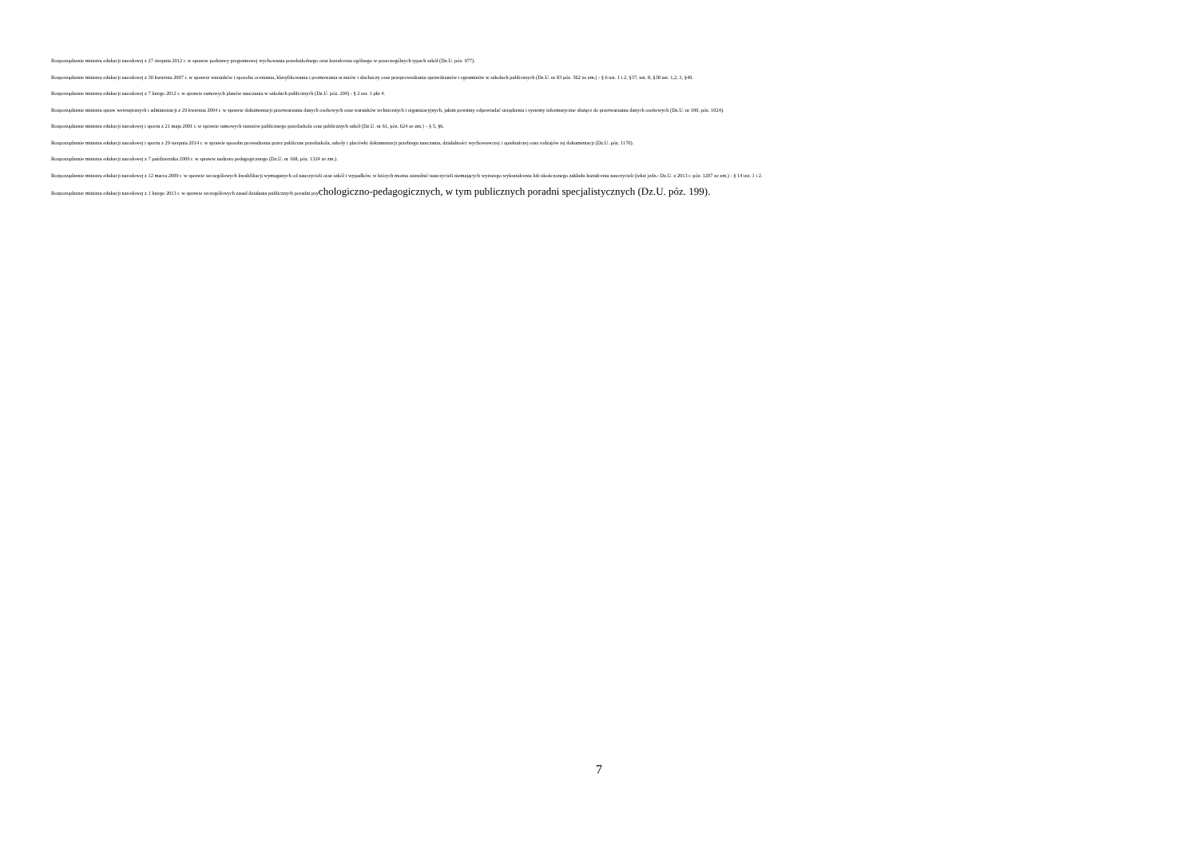Rozporządzenie ministra edukacji narodowej z 27 sierpnia 2012 r. w sprawie podstawy programowej wychowania przedszkolnego oraz kształcenia ogólnego w poszczególnych typach szkół (Dz.U. póz. 977).
Rozporządzenie ministra edukacji narodowej z 30 kwietnia 2007 r. w sprawie warunków i sposobu oceniania, klasyfikowania i promowania uczniów i słuchaczy oraz przeprowadzania sprawdzianów i egzaminów w szkołach publicznych (Dz.U. nr 83 póz. 562 ze zm.) - § 6 ust. 1 i 2, §37, ust. 8, §38 ust. 1,2, 3, §40.
Rozporządzenie ministra edukacji narodowej z 7 lutego 2012 r. w sprawie ramowych planów nauczania w szkołach publicznych (Dz.U. póz. 204) - § 2 ust. 1 pkt 4.
Rozporządzenie ministra spraw wewnętrznych i administracji z 29 kwietnia 2004 r. w sprawie dokumentacji przetwarzania danych osobowych oraz warunków technicznych i organizacyjnych, jakim powinny odpowiadać urządzenia i systemy informatyczne służące do przetwarzania danych osobowych (Dz.U. nr 100, póz. 1024).
Rozporządzenie ministra edukacji narodowej i sportu z 21 maja 2001 r. w sprawie ramowych statutów publicznego przedszkola oraz publicznych szkół (Dz.U. nr 61, póz. 624 ze zm.} - § 5, §6.
Rozporządzenie ministra edukacji narodowej i sportu z 29 sierpnia 2014 r. w sprawie sposobu prowadzenia przez publiczne przedszkola, szkoły i placówki dokumentacji przebiegu nauczania, działalności wychowawczej i opiekuńczej oraz rodzajów tej dokumentacji (Dz.U. póz. 1170).
Rozporządzenie ministra edukacji narodowej z 7 października 2009 r. w sprawie nadzoru pedagogicznego (Dz.U. nr 168, póz. 1324 ze zm.).
Rozporządzenie ministra edukacji narodowej z 12 marca 2009 r. w sprawie szczegółowych kwalifikacji wymaganych od nauczycieli oraz szkól i wypadków, w których można zatrudnić nauczycieli niemających wyższego wykształcenia lub ukończonego zakładu kształcenia nauczycieli (tekst jedn.: Dz.U. z 2013 r. póz. 1207 ze zm.) - § 14 ust. 1 i 2.
Rozporządzenie ministra edukacji narodowej z 1 lutego 2013 r. w sprawie szczegółowych zasad działania publicznych poradni psychologiczno-pedagogicznych, w tym publicznych poradni specjalistycznych (Dz.U. póz. 199).
7